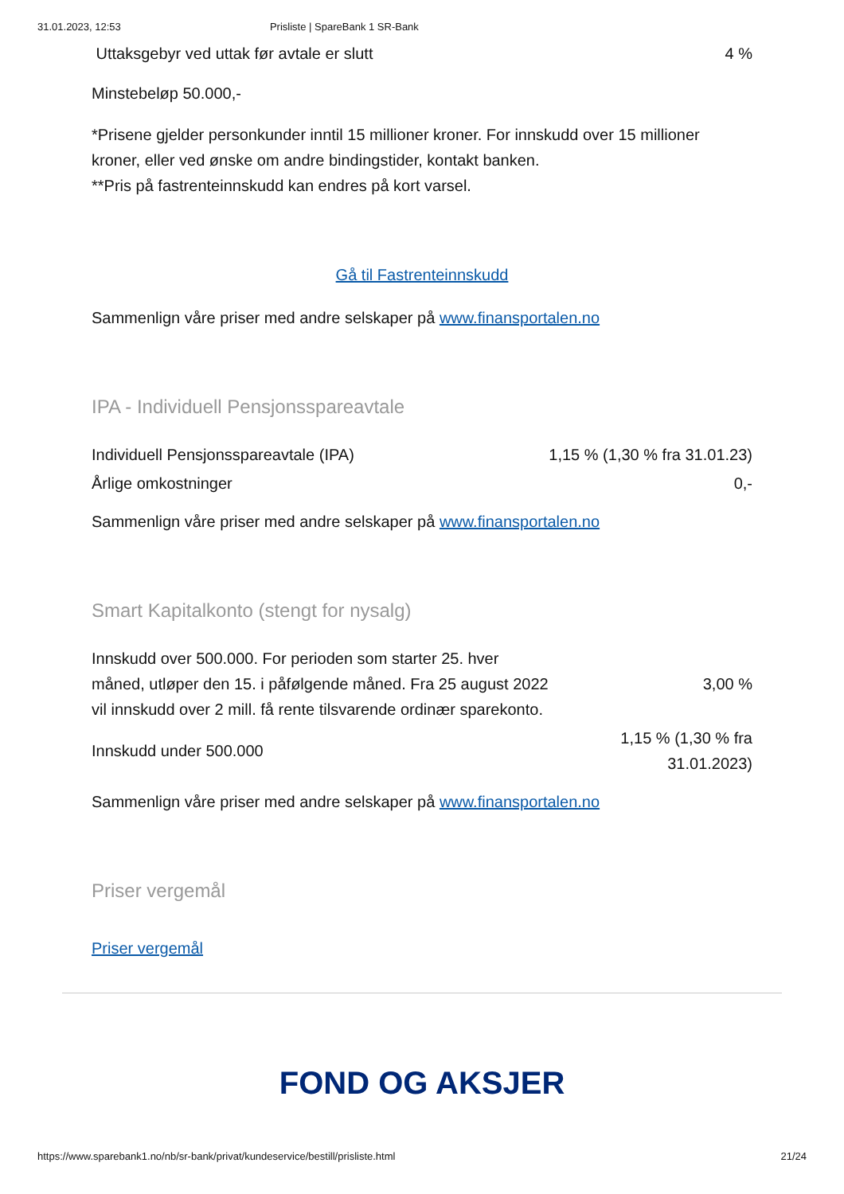31.01.2023, 12:53 Prisliste | SpareBank 1 SR-Bank
| Uttaksgebyr ved uttak før avtale er slutt | 4 % |
Minstebeløp 50.000,-
*Prisene gjelder personkunder inntil 15 millioner kroner. For innskudd over 15 millioner kroner, eller ved ønske om andre bindingstider, kontakt banken.
**Pris på fastrenteinnskudd kan endres på kort varsel.
Gå til Fastrenteinnskudd
Sammenlign våre priser med andre selskaper på www.finansportalen.no
IPA - Individuell Pensjonsspareavtale
| Individuell Pensjonsspareavtale (IPA) | 1,15 % (1,30 % fra 31.01.23) |
| Årlige omkostninger | 0,- |
Sammenlign våre priser med andre selskaper på www.finansportalen.no
Smart Kapitalkonto (stengt for nysalg)
| Innskudd over 500.000. For perioden som starter 25. hver måned, utløper den 15. i påfølgende måned. Fra 25 august 2022 vil innskudd over 2 mill. få rente tilsvarende ordinær sparekonto. | 3,00 % |
| Innskudd under 500.000 | 1,15 % (1,30 % fra 31.01.2023) |
Sammenlign våre priser med andre selskaper på www.finansportalen.no
Priser vergemål
Priser vergemål
FOND OG AKSJER
https://www.sparebank1.no/nb/sr-bank/privat/kundeservice/bestill/prisliste.html 21/24